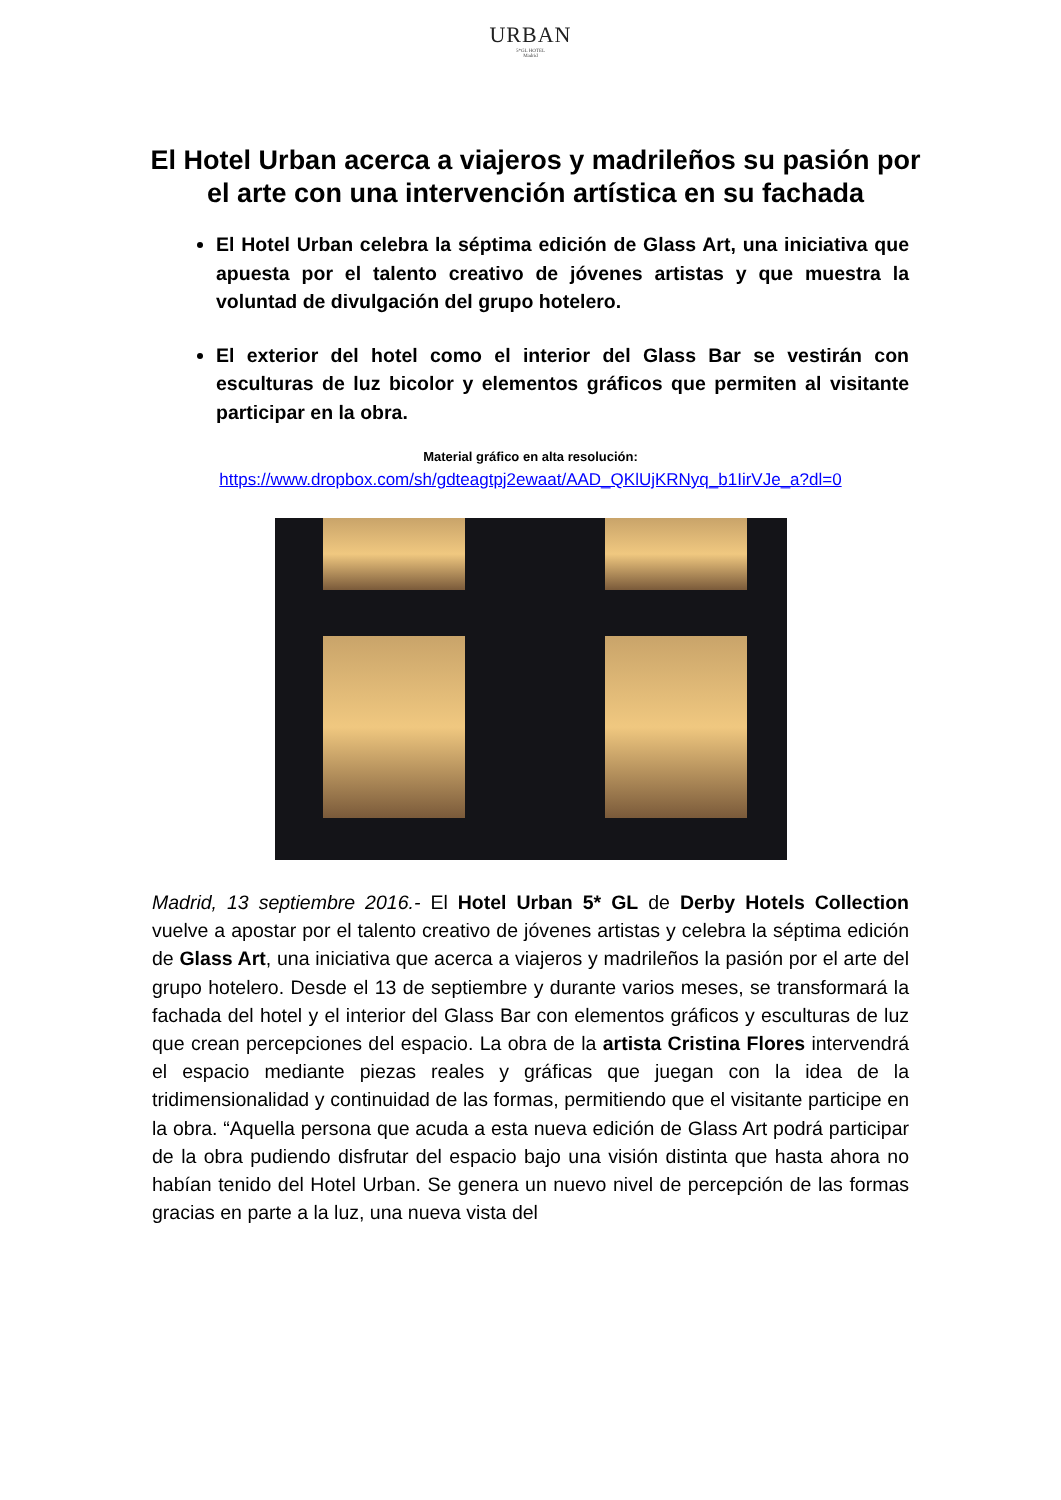URBAN
5*GL HOTEL
Madrid
El Hotel Urban acerca a viajeros y madrileños su pasión por el arte con una intervención artística en su fachada
El Hotel Urban celebra la séptima edición de Glass Art, una iniciativa que apuesta por el talento creativo de jóvenes artistas y que muestra la voluntad de divulgación del grupo hotelero.
El exterior del hotel como el interior del Glass Bar se vestirán con esculturas de luz bicolor y elementos gráficos que permiten al visitante participar en la obra.
Material gráfico en alta resolución:
https://www.dropbox.com/sh/gdteagtpj2ewaat/AAD_QKlUjKRNyq_b1IirVJe_a?dl=0
Madrid, 13 septiembre 2016.- El Hotel Urban 5* GL de Derby Hotels Collection vuelve a apostar por el talento creativo de jóvenes artistas y celebra la séptima edición de Glass Art, una iniciativa que acerca a viajeros y madrileños la pasión por el arte del grupo hotelero. Desde el 13 de septiembre y durante varios meses, se transformará la fachada del hotel y el interior del Glass Bar con elementos gráficos y esculturas de luz que crean percepciones del espacio. La obra de la artista Cristina Flores intervendrá el espacio mediante piezas reales y gráficas que juegan con la idea de la tridimensionalidad y continuidad de las formas, permitiendo que el visitante participe en la obra. “Aquella persona que acuda a esta nueva edición de Glass Art podrá participar de la obra pudiendo disfrutar del espacio bajo una visión distinta que hasta ahora no habían tenido del Hotel Urban. Se genera un nuevo nivel de percepción de las formas gracias en parte a la luz, una nueva vista del